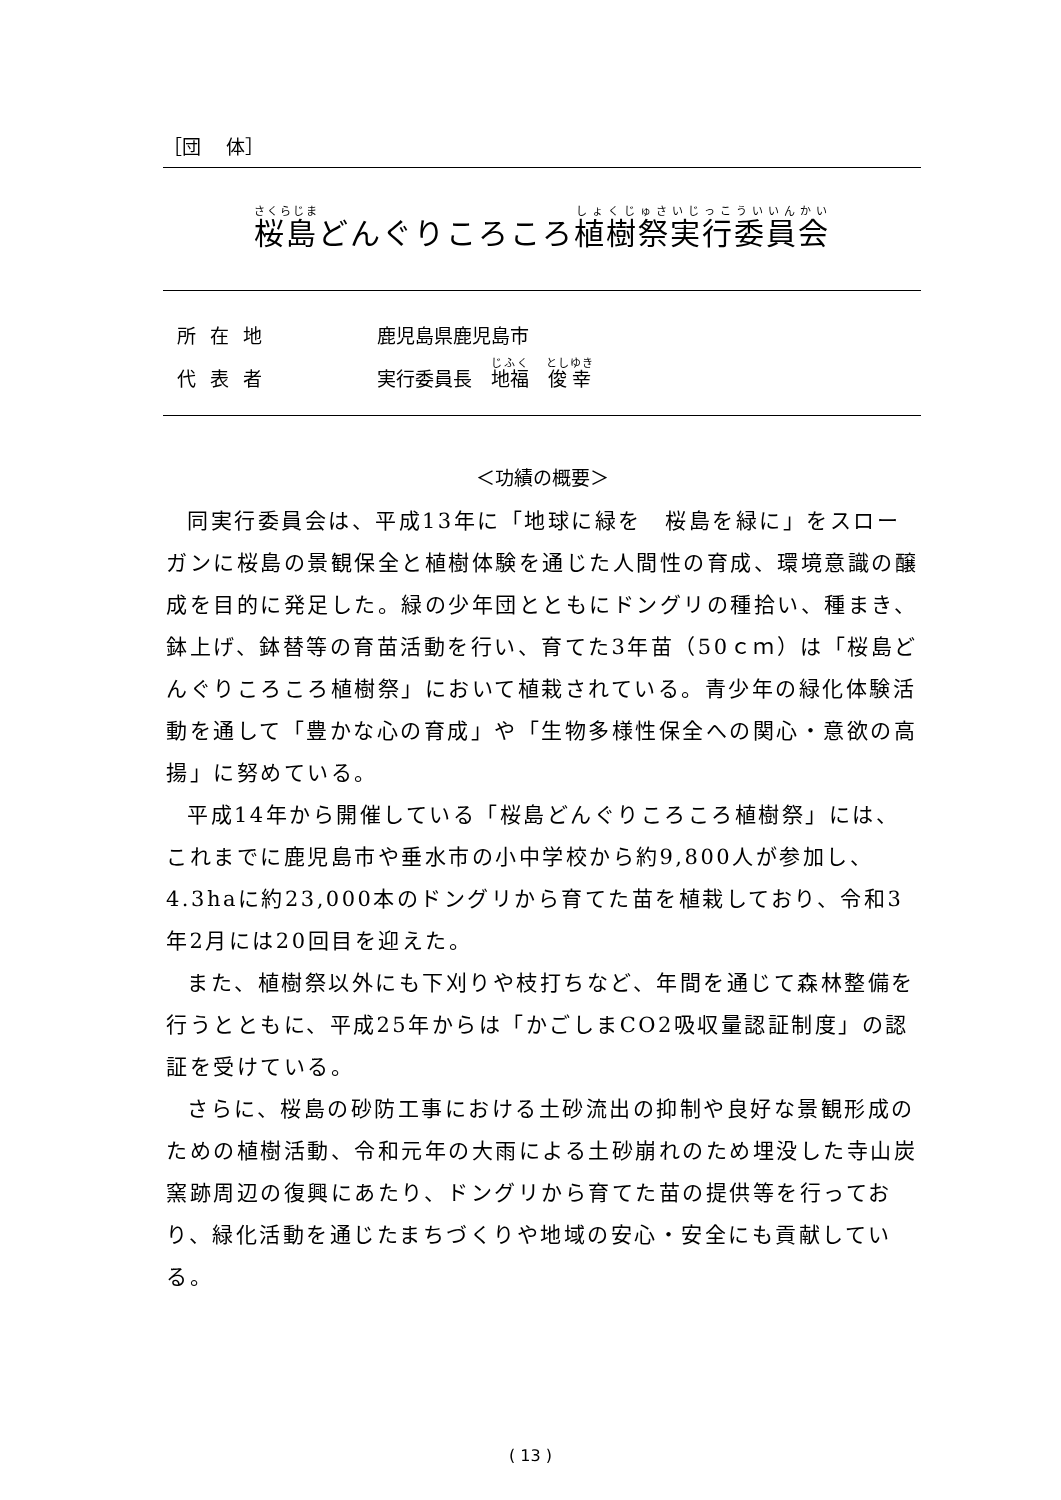［団　 体］
桜島どんぐりころころ植樹祭実行委員会
所在地 鹿児島県鹿児島市
代表者 実行委員長　地福　俊幸
＜功績の概要＞
同実行委員会は、平成13年に「地球に緑を　桜島を緑に」をスローガンに桜島の景観保全と植樹体験を通じた人間性の育成、環境意識の醸成を目的に発足した。緑の少年団とともにドングリの種拾い、種まき、鉢上げ、鉢替等の育苗活動を行い、育てた3年苗（50ｃｍ）は「桜島どんぐりころころ植樹祭」において植栽されている。青少年の緑化体験活動を通して「豊かな心の育成」や「生物多様性保全への関心・意欲の高揚」に努めている。
平成14年から開催している「桜島どんぐりころころ植樹祭」には、これまでに鹿児島市や垂水市の小中学校から約9,800人が参加し、4.3haに約23,000本のドングリから育てた苗を植栽しており、令和3年2月には20回目を迎えた。
また、植樹祭以外にも下刈りや枝打ちなど、年間を通じて森林整備を行うとともに、平成25年からは「かごしまCO2吸収量認証制度」の認証を受けている。
さらに、桜島の砂防工事における土砂流出の抑制や良好な景観形成のための植樹活動、令和元年の大雨による土砂崩れのため埋没した寺山炭窯跡周辺の復興にあたり、ドングリから育てた苗の提供等を行っており、緑化活動を通じたまちづくりや地域の安心・安全にも貢献している。
( 13 )